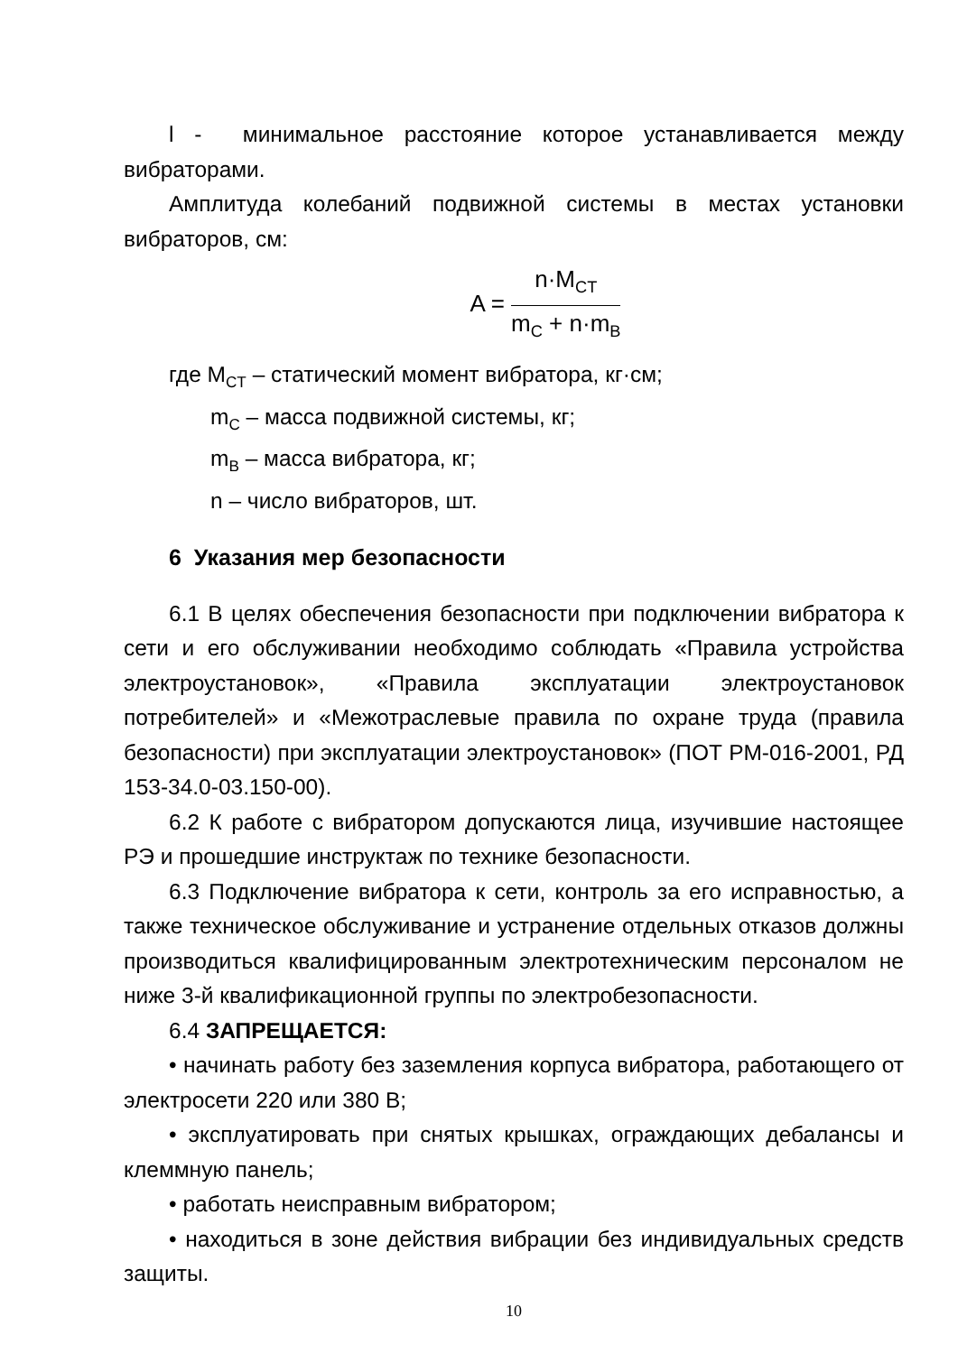l - минимальное расстояние которое устанавливается между вибраторами.
Амплитуда колебаний подвижной системы в местах установки вибраторов, см:
A =
n·M<sub>CT</sub>
m<sub>C</sub> + n·m<sub>B</sub>
где M<sub>CT</sub> – статический момент вибратора, кг·см;
m<sub>C</sub> – масса подвижной системы, кг;
m<sub>B</sub> – масса вибратора, кг;
n – число вибраторов, шт.
6 Указания мер безопасности
6.1 В целях обеспечения безопасности при подключении вибратора к сети и его обслуживании необходимо соблюдать «Правила устройства электроустановок», «Правила эксплуатации электроустановок потребителей» и «Межотраслевые правила по охране труда (правила безопасности) при эксплуатации электроустановок» (ПОТ РМ-016-2001, РД 153-34.0-03.150-00).
6.2 К работе с вибратором допускаются лица, изучившие настоящее РЭ и прошедшие инструктаж по технике безопасности.
6.3 Подключение вибратора к сети, контроль за его исправностью, а также техническое обслуживание и устранение отдельных отказов должны производиться квалифицированным электротехническим персоналом не ниже 3-й квалификационной группы по электробезопасности.
6.4 ЗАПРЕЩАЕТСЯ:
• начинать работу без заземления корпуса вибратора, работающего от электросети 220 или 380 В;
• эксплуатировать при снятых крышках, ограждающих дебалансы и клеммную панель;
• работать неисправным вибратором;
• находиться в зоне действия вибрации без индивидуальных средств защиты.
10